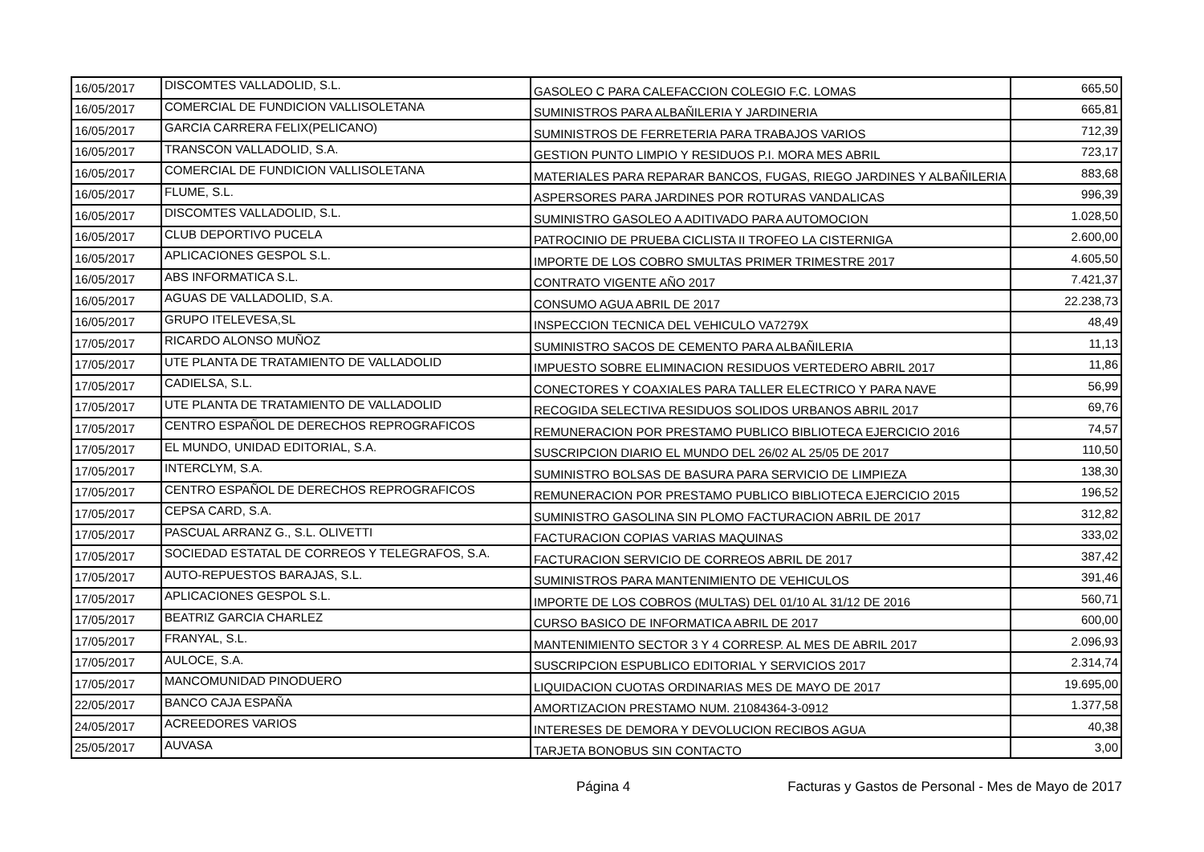| 16/05/2017 | DISCOMTES VALLADOLID, S.L. | GASOLEO C PARA CALEFACCION COLEGIO F.C. LOMAS | 665,50 |
| 16/05/2017 | COMERCIAL DE FUNDICION VALLISOLETANA | SUMINISTROS PARA ALBAÑILERIA Y JARDINERIA | 665,81 |
| 16/05/2017 | GARCIA CARRERA FELIX(PELICANO) | SUMINISTROS DE FERRETERIA PARA TRABAJOS VARIOS | 712,39 |
| 16/05/2017 | TRANSCON VALLADOLID, S.A. | GESTION PUNTO LIMPIO Y RESIDUOS P.I. MORA MES ABRIL | 723,17 |
| 16/05/2017 | COMERCIAL DE FUNDICION VALLISOLETANA | MATERIALES PARA REPARAR BANCOS, FUGAS, RIEGO JARDINES Y ALBAÑILERIA | 883,68 |
| 16/05/2017 | FLUME, S.L. | ASPERSORES PARA JARDINES POR ROTURAS VANDALICAS | 996,39 |
| 16/05/2017 | DISCOMTES VALLADOLID, S.L. | SUMINISTRO GASOLEO A ADITIVADO PARA AUTOMOCION | 1.028,50 |
| 16/05/2017 | CLUB DEPORTIVO PUCELA | PATROCINIO DE PRUEBA CICLISTA II TROFEO LA CISTERNIGA | 2.600,00 |
| 16/05/2017 | APLICACIONES GESPOL S.L. | IMPORTE DE LOS COBRO SMULTAS PRIMER TRIMESTRE 2017 | 4.605,50 |
| 16/05/2017 | ABS INFORMATICA S.L. | CONTRATO VIGENTE AÑO 2017 | 7.421,37 |
| 16/05/2017 | AGUAS DE VALLADOLID, S.A. | CONSUMO AGUA ABRIL DE 2017 | 22.238,73 |
| 16/05/2017 | GRUPO ITELEVESA,SL | INSPECCION TECNICA DEL VEHICULO VA7279X | 48,49 |
| 17/05/2017 | RICARDO ALONSO MUÑOZ | SUMINISTRO SACOS DE CEMENTO PARA ALBAÑILERIA | 11,13 |
| 17/05/2017 | UTE PLANTA DE TRATAMIENTO DE VALLADOLID | IMPUESTO SOBRE ELIMINACION RESIDUOS VERTEDERO ABRIL 2017 | 11,86 |
| 17/05/2017 | CADIELSA, S.L. | CONECTORES Y COAXIALES PARA TALLER ELECTRICO Y PARA NAVE | 56,99 |
| 17/05/2017 | UTE PLANTA DE TRATAMIENTO DE VALLADOLID | RECOGIDA SELECTIVA RESIDUOS SOLIDOS URBANOS ABRIL 2017 | 69,76 |
| 17/05/2017 | CENTRO ESPAÑOL DE DERECHOS REPROGRAFICOS | REMUNERACION POR PRESTAMO PUBLICO BIBLIOTECA EJERCICIO 2016 | 74,57 |
| 17/05/2017 | EL MUNDO, UNIDAD EDITORIAL, S.A. | SUSCRIPCION DIARIO EL MUNDO DEL 26/02 AL 25/05 DE 2017 | 110,50 |
| 17/05/2017 | INTERCLYM, S.A. | SUMINISTRO BOLSAS DE BASURA PARA SERVICIO DE LIMPIEZA | 138,30 |
| 17/05/2017 | CENTRO ESPAÑOL DE DERECHOS REPROGRAFICOS | REMUNERACION POR PRESTAMO PUBLICO BIBLIOTECA EJERCICIO 2015 | 196,52 |
| 17/05/2017 | CEPSA CARD, S.A. | SUMINISTRO GASOLINA SIN PLOMO FACTURACION ABRIL DE 2017 | 312,82 |
| 17/05/2017 | PASCUAL ARRANZ G., S.L. OLIVETTI | FACTURACION COPIAS VARIAS MAQUINAS | 333,02 |
| 17/05/2017 | SOCIEDAD ESTATAL DE CORREOS Y TELEGRAFOS, S.A. | FACTURACION SERVICIO DE CORREOS ABRIL DE 2017 | 387,42 |
| 17/05/2017 | AUTO-REPUESTOS BARAJAS, S.L. | SUMINISTROS PARA MANTENIMIENTO DE VEHICULOS | 391,46 |
| 17/05/2017 | APLICACIONES GESPOL S.L. | IMPORTE DE LOS COBROS (MULTAS) DEL 01/10 AL 31/12 DE 2016 | 560,71 |
| 17/05/2017 | BEATRIZ GARCIA CHARLEZ | CURSO BASICO DE INFORMATICA ABRIL DE 2017 | 600,00 |
| 17/05/2017 | FRANYAL, S.L. | MANTENIMIENTO SECTOR 3 Y 4 CORRESP. AL MES DE ABRIL 2017 | 2.096,93 |
| 17/05/2017 | AULOCE, S.A. | SUSCRIPCION ESPUBLICO EDITORIAL Y SERVICIOS 2017 | 2.314,74 |
| 17/05/2017 | MANCOMUNIDAD PINODUERO | LIQUIDACION CUOTAS ORDINARIAS MES DE MAYO DE 2017 | 19.695,00 |
| 22/05/2017 | BANCO CAJA ESPAÑA | AMORTIZACION PRESTAMO NUM. 21084364-3-0912 | 1.377,58 |
| 24/05/2017 | ACREEDORES VARIOS | INTERESES DE DEMORA Y DEVOLUCION RECIBOS AGUA | 40,38 |
| 25/05/2017 | AUVASA | TARJETA BONOBUS SIN CONTACTO | 3,00 |
Página 4 Facturas y Gastos de Personal - Mes de Mayo de 2017